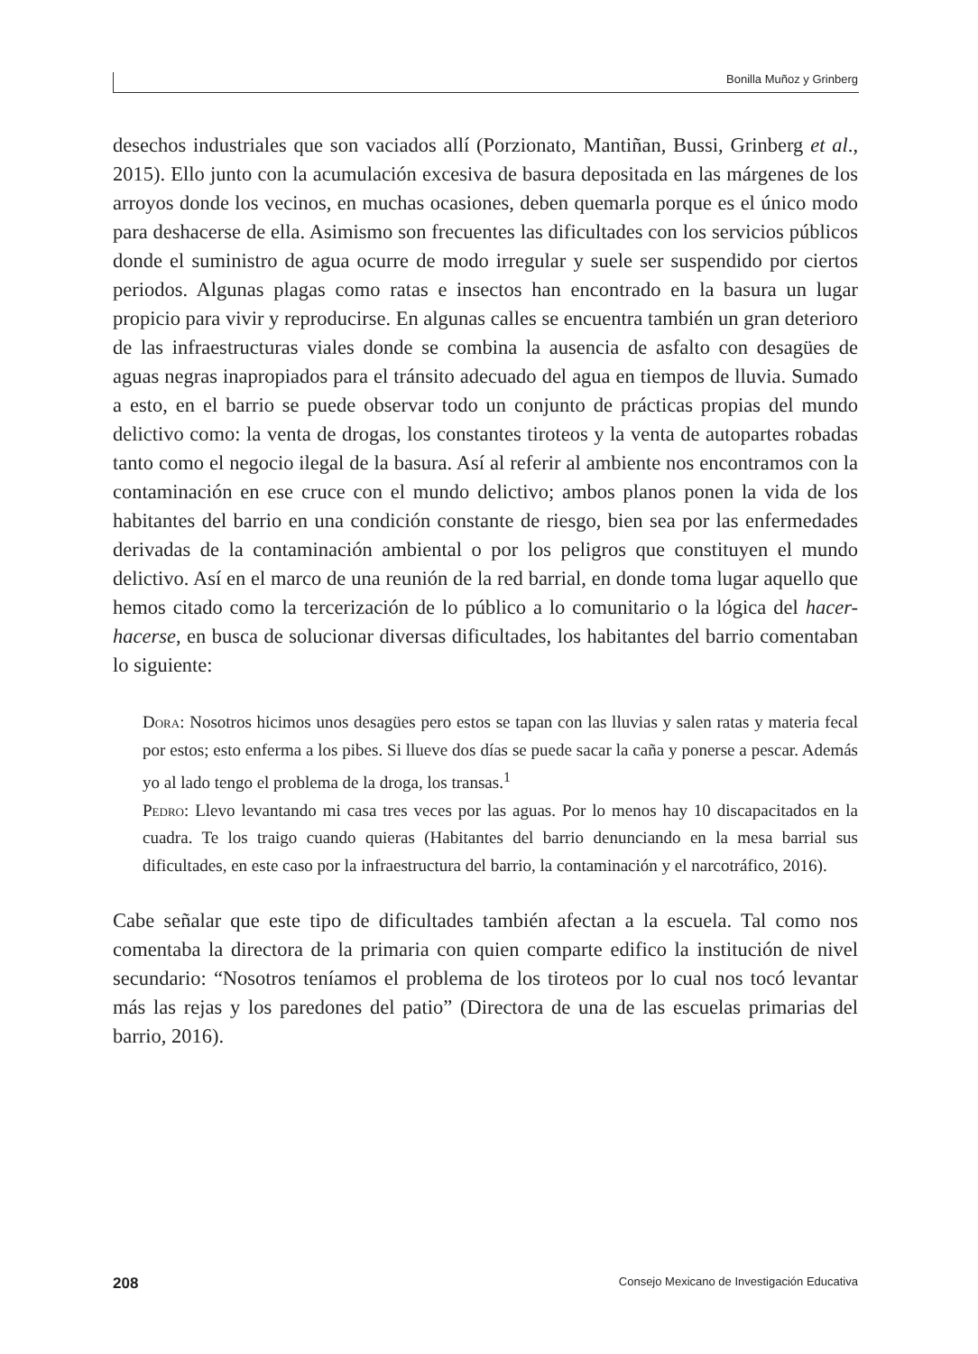Bonilla Muñoz y Grinberg
desechos industriales que son vaciados allí (Porzionato, Mantiñan, Bussi, Grinberg et al., 2015). Ello junto con la acumulación excesiva de basura depositada en las márgenes de los arroyos donde los vecinos, en muchas ocasiones, deben quemarla porque es el único modo para deshacerse de ella. Asimismo son frecuentes las dificultades con los servicios públicos donde el suministro de agua ocurre de modo irregular y suele ser suspendido por ciertos periodos. Algunas plagas como ratas e insectos han encontrado en la basura un lugar propicio para vivir y reproducirse. En algunas calles se encuentra también un gran deterioro de las infraestructuras viales donde se combina la ausencia de asfalto con desagües de aguas negras inapropiados para el tránsito adecuado del agua en tiempos de lluvia. Sumado a esto, en el barrio se puede observar todo un conjunto de prácticas propias del mundo delictivo como: la venta de drogas, los constantes tiroteos y la venta de autopartes robadas tanto como el negocio ilegal de la basura. Así al referir al ambiente nos encontramos con la contaminación en ese cruce con el mundo delictivo; ambos planos ponen la vida de los habitantes del barrio en una condición constante de riesgo, bien sea por las enfermedades derivadas de la contaminación ambiental o por los peligros que constituyen el mundo delictivo. Así en el marco de una reunión de la red barrial, en donde toma lugar aquello que hemos citado como la tercerización de lo público a lo comunitario o la lógica del hacer-hacerse, en busca de solucionar diversas dificultades, los habitantes del barrio comentaban lo siguiente:
Dora: Nosotros hicimos unos desagües pero estos se tapan con las lluvias y salen ratas y materia fecal por estos; esto enferma a los pibes. Si llueve dos días se puede sacar la caña y ponerse a pescar. Además yo al lado tengo el problema de la droga, los transas.<sup>1</sup>
Pedro: Llevo levantando mi casa tres veces por las aguas. Por lo menos hay 10 discapacitados en la cuadra. Te los traigo cuando quieras (Habitantes del barrio denunciando en la mesa barrial sus dificultades, en este caso por la infraestructura del barrio, la contaminación y el narcotráfico, 2016).
Cabe señalar que este tipo de dificultades también afectan a la escuela. Tal como nos comentaba la directora de la primaria con quien comparte edifico la institución de nivel secundario: “Nosotros teníamos el problema de los tiroteos por lo cual nos tocó levantar más las rejas y los paredones del patio” (Directora de una de las escuelas primarias del barrio, 2016).
208 Consejo Mexicano de Investigación Educativa